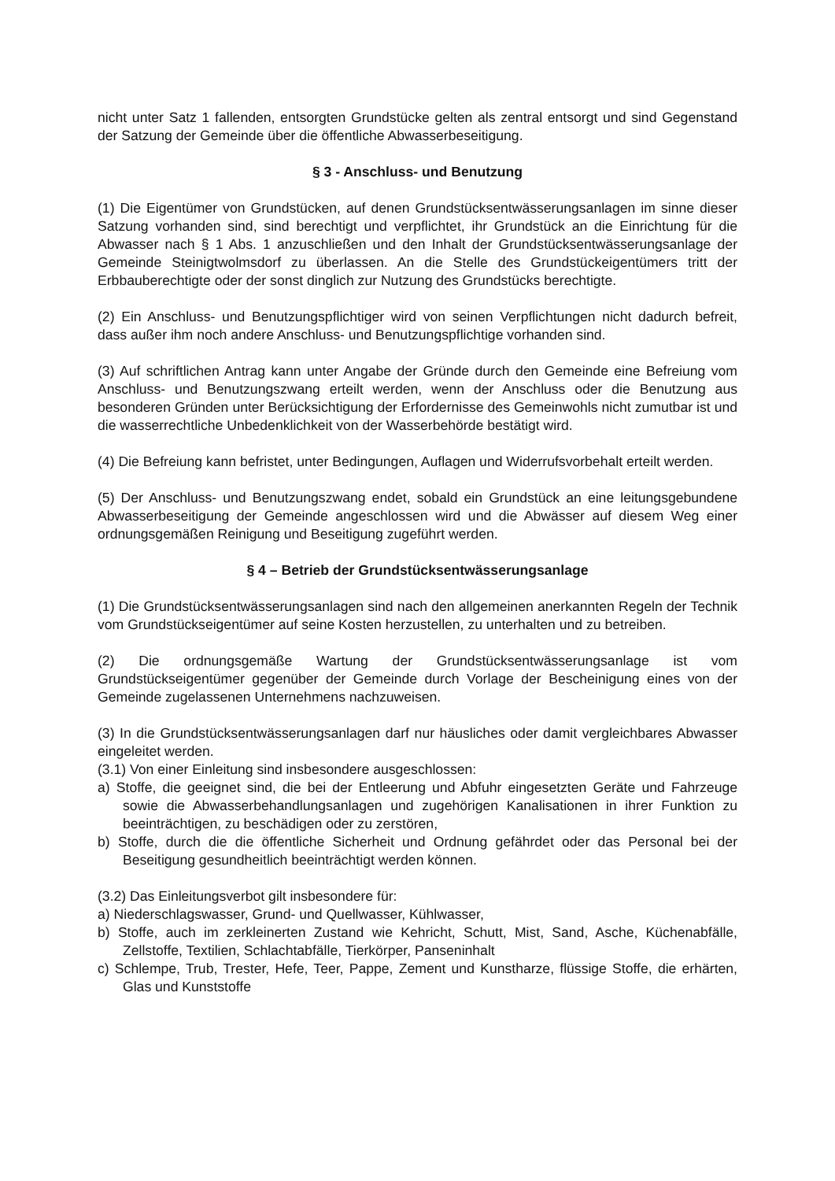nicht unter Satz 1 fallenden, entsorgten Grundstücke gelten als zentral entsorgt und sind Gegenstand der Satzung der Gemeinde über die öffentliche Abwasserbeseitigung.
§ 3 - Anschluss- und Benutzung
(1) Die Eigentümer von Grundstücken, auf denen Grundstücksentwässerungsanlagen im sinne dieser Satzung vorhanden sind, sind berechtigt und verpflichtet, ihr Grundstück an die Einrichtung für die Abwasser nach § 1 Abs. 1 anzuschließen und den Inhalt der Grundstücksentwässerungsanlage der Gemeinde Steinigtwolmsdorf zu überlassen. An die Stelle des Grundstückeigentümers tritt der Erbbauberechtigte oder der sonst dinglich zur Nutzung des Grundstücks berechtigte.
(2) Ein Anschluss- und Benutzungspflichtiger wird von seinen Verpflichtungen nicht dadurch befreit, dass außer ihm noch andere Anschluss- und Benutzungspflichtige vorhanden sind.
(3) Auf schriftlichen Antrag kann unter Angabe der Gründe durch den Gemeinde eine Befreiung vom Anschluss- und Benutzungszwang erteilt werden, wenn der Anschluss oder die Benutzung aus besonderen Gründen unter Berücksichtigung der Erfordernisse des Gemeinwohls nicht zumutbar ist und die wasserrechtliche Unbedenklichkeit von der Wasserbehörde bestätigt wird.
(4) Die Befreiung kann befristet, unter Bedingungen, Auflagen und Widerrufsvorbehalt erteilt werden.
(5) Der Anschluss- und Benutzungszwang endet, sobald ein Grundstück an eine leitungsgebundene Abwasserbeseitigung der Gemeinde angeschlossen wird und die Abwässer auf diesem Weg einer ordnungsgemäßen Reinigung und Beseitigung zugeführt werden.
§ 4 – Betrieb der Grundstücksentwässerungsanlage
(1) Die Grundstücksentwässerungsanlagen sind nach den allgemeinen anerkannten Regeln der Technik vom Grundstückseigentümer auf seine Kosten herzustellen, zu unterhalten und zu betreiben.
(2) Die ordnungsgemäße Wartung der Grundstücksentwässerungsanlage ist vom Grundstückseigentümer gegenüber der Gemeinde durch Vorlage der Bescheinigung eines von der Gemeinde zugelassenen Unternehmens nachzuweisen.
(3) In die Grundstücksentwässerungsanlagen darf nur häusliches oder damit vergleichbares Abwasser eingeleitet werden.
(3.1) Von einer Einleitung sind insbesondere ausgeschlossen:
a) Stoffe, die geeignet sind, die bei der Entleerung und Abfuhr eingesetzten Geräte und Fahrzeuge sowie die Abwasserbehandlungsanlagen und zugehörigen Kanalisationen in ihrer Funktion zu beeinträchtigen, zu beschädigen oder zu zerstören,
b) Stoffe, durch die die öffentliche Sicherheit und Ordnung gefährdet oder das Personal bei der Beseitigung gesundheitlich beeinträchtigt werden können.
(3.2) Das Einleitungsverbot gilt insbesondere für:
a) Niederschlagswasser, Grund- und Quellwasser, Kühlwasser,
b) Stoffe, auch im zerkleinerten Zustand wie Kehricht, Schutt, Mist, Sand, Asche, Küchenabfälle, Zellstoffe, Textilien, Schlachtabfälle, Tierkörper, Panseninhalt
c) Schlempe, Trub, Trester, Hefe, Teer, Pappe, Zement und Kunstharze, flüssige Stoffe, die erhärten, Glas und Kunststoffe